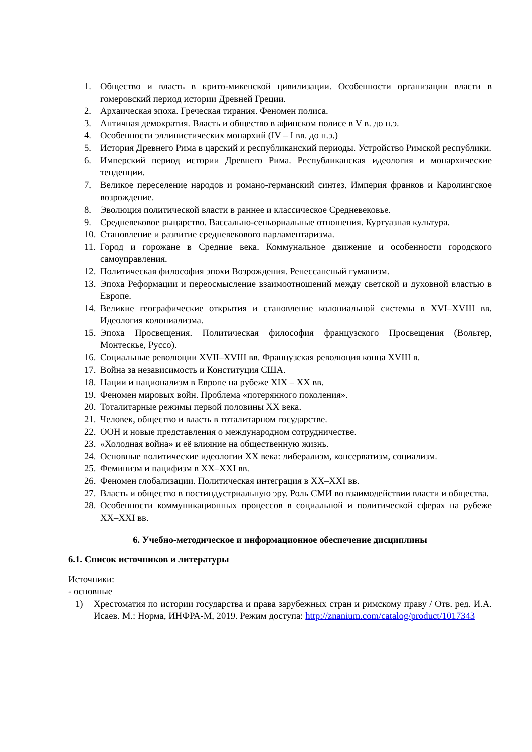1. Общество и власть в крито-микенской цивилизации. Особенности организации власти в гомеровский период истории Древней Греции.
2. Архаическая эпоха. Греческая тирания. Феномен полиса.
3. Античная демократия. Власть и общество в афинском полисе в V в. до н.э.
4. Особенности эллинистических монархий (IV – I вв. до н.э.)
5. История Древнего Рима в царский и республиканский периоды. Устройство Римской республики.
6. Имперский период истории Древнего Рима. Республиканская идеология и монархические тенденции.
7. Великое переселение народов и романо-германский синтез. Империя франков и Каролингское возрождение.
8. Эволюция политической власти в раннее и классическое Средневековье.
9. Средневековое рыцарство. Вассально-сеньориальные отношения. Куртуазная культура.
10. Становление и развитие средневекового парламентаризма.
11. Город и горожане в Средние века. Коммунальное движение и особенности городского самоуправления.
12. Политическая философия эпохи Возрождения. Ренессансный гуманизм.
13. Эпоха Реформации и переосмысление взаимоотношений между светской и духовной властью в Европе.
14. Великие географические открытия и становление колониальной системы в XVI–XVIII вв. Идеология колониализма.
15. Эпоха Просвещения. Политическая философия французского Просвещения (Вольтер, Монтескье, Руссо).
16. Социальные революции XVII–XVIII вв. Французская революция конца XVIII в.
17. Война за независимость и Конституция США.
18. Нации и национализм в Европе на рубеже XIX – XX вв.
19. Феномен мировых войн. Проблема «потерянного поколения».
20. Тоталитарные режимы первой половины XX века.
21. Человек, общество и власть в тоталитарном государстве.
22. ООН и новые представления о международном сотрудничестве.
23. «Холодная война» и её влияние на общественную жизнь.
24. Основные политические идеологии XX века: либерализм, консерватизм, социализм.
25. Феминизм и пацифизм в XX–XXI вв.
26. Феномен глобализации. Политическая интеграция в XX–XXI вв.
27. Власть и общество в постиндустриальную эру. Роль СМИ во взаимодействии власти и общества.
28. Особенности коммуникационных процессов в социальной и политической сферах на рубеже XX–XXI вв.
6. Учебно-методическое и информационное обеспечение дисциплины
6.1. Список источников и литературы
Источники:
- основные
1) Хрестоматия по истории государства и права зарубежных стран и римскому праву / Отв. ред. И.А. Исаев. М.: Норма, ИНФРА-М, 2019. Режим доступа: http://znanium.com/catalog/product/1017343